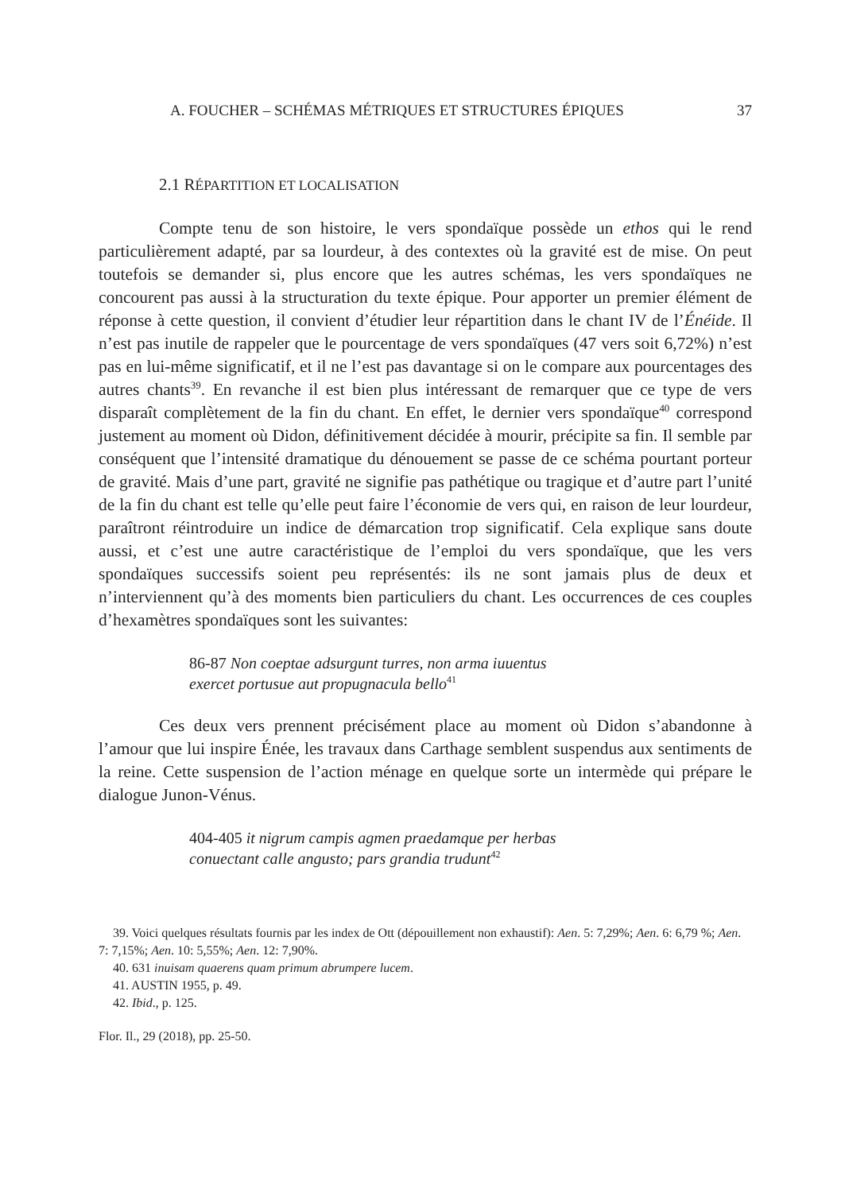A. FOUCHER – SCHÉMAS MÉTRIQUES ET STRUCTURES ÉPIQUES 37
2.1 RÉPARTITION ET LOCALISATION
Compte tenu de son histoire, le vers spondaïque possède un ethos qui le rend particulièrement adapté, par sa lourdeur, à des contextes où la gravité est de mise. On peut toutefois se demander si, plus encore que les autres schémas, les vers spondaïques ne concourent pas aussi à la structuration du texte épique. Pour apporter un premier élément de réponse à cette question, il convient d’étudier leur répartition dans le chant IV de l’Énéide. Il n’est pas inutile de rappeler que le pourcentage de vers spondaïques (47 vers soit 6,72%) n’est pas en lui-même significatif, et il ne l’est pas davantage si on le compare aux pourcentages des autres chants<sup>39</sup>. En revanche il est bien plus intéressant de remarquer que ce type de vers disparaît complètement de la fin du chant. En effet, le dernier vers spondaïque<sup>40</sup> correspond justement au moment où Didon, définitivement décidée à mourir, précipite sa fin. Il semble par conséquent que l’intensité dramatique du dénouement se passe de ce schéma pourtant porteur de gravité. Mais d’une part, gravité ne signifie pas pathétique ou tragique et d’autre part l’unité de la fin du chant est telle qu’elle peut faire l’économie de vers qui, en raison de leur lourdeur, paraîtront réintroduire un indice de démarcation trop significatif. Cela explique sans doute aussi, et c’est une autre caractéristique de l’emploi du vers spondaïque, que les vers spondaïques successifs soient peu représentés: ils ne sont jamais plus de deux et n’interviennent qu’à des moments bien particuliers du chant. Les occurrences de ces couples d’hexamètres spondaïques sont les suivantes:
86-87 Non coeptae adsurgunt turres, non arma iuuentus
exercet portusue aut propugnacula bello<sup>41</sup>
Ces deux vers prennent précisément place au moment où Didon s’abandonne à l’amour que lui inspire Énée, les travaux dans Carthage semblent suspendus aux sentiments de la reine. Cette suspension de l’action ménage en quelque sorte un intermède qui prépare le dialogue Junon-Vénus.
404-405 it nigrum campis agmen praedamque per herbas
conuectant calle angusto; pars grandia trudunt<sup>42</sup>
39. Voici quelques résultats fournis par les index de Ott (dépouillement non exhaustif): Aen. 5: 7,29%; Aen. 6: 6,79 %; Aen. 7: 7,15%; Aen. 10: 5,55%; Aen. 12: 7,90%.
40. 631 inuisam quaerens quam primum abrumpere lucem.
41. AUSTIN 1955, p. 49.
42. Ibid., p. 125.
Flor. Il., 29 (2018), pp. 25-50.